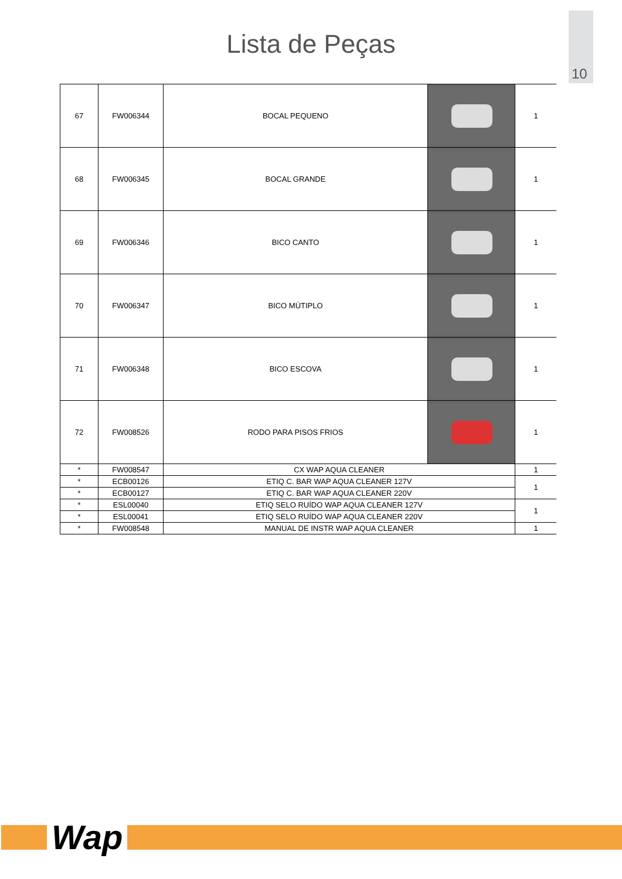10
Lista de Peças
| 67 | FW006344 | BOCAL PEQUENO | | 1 |
| 68 | FW006345 | BOCAL GRANDE | | 1 |
| 69 | FW006346 | BICO CANTO | | 1 |
| 70 | FW006347 | BICO MÚTIPLO | | 1 |
| 71 | FW006348 | BICO ESCOVA | | 1 |
| 72 | FW008526 | RODO PARA PISOS FRIOS | | 1 |
| * | FW008547 | CX WAP AQUA CLEANER | | 1 |
| * | ECB00126 | ETIQ C. BAR WAP AQUA CLEANER 127V | | 1 |
| * | ECB00127 | ETIQ C. BAR WAP AQUA CLEANER 220V | | |
| * | ESL00040 | ETIQ SELO RUÍDO WAP AQUA CLEANER 127V | | 1 |
| * | ESL00041 | ETIQ SELO RUÍDO WAP AQUA CLEANER 220V | | |
| * | FW008548 | MANUAL DE INSTR WAP AQUA CLEANER | | 1 |
Wap